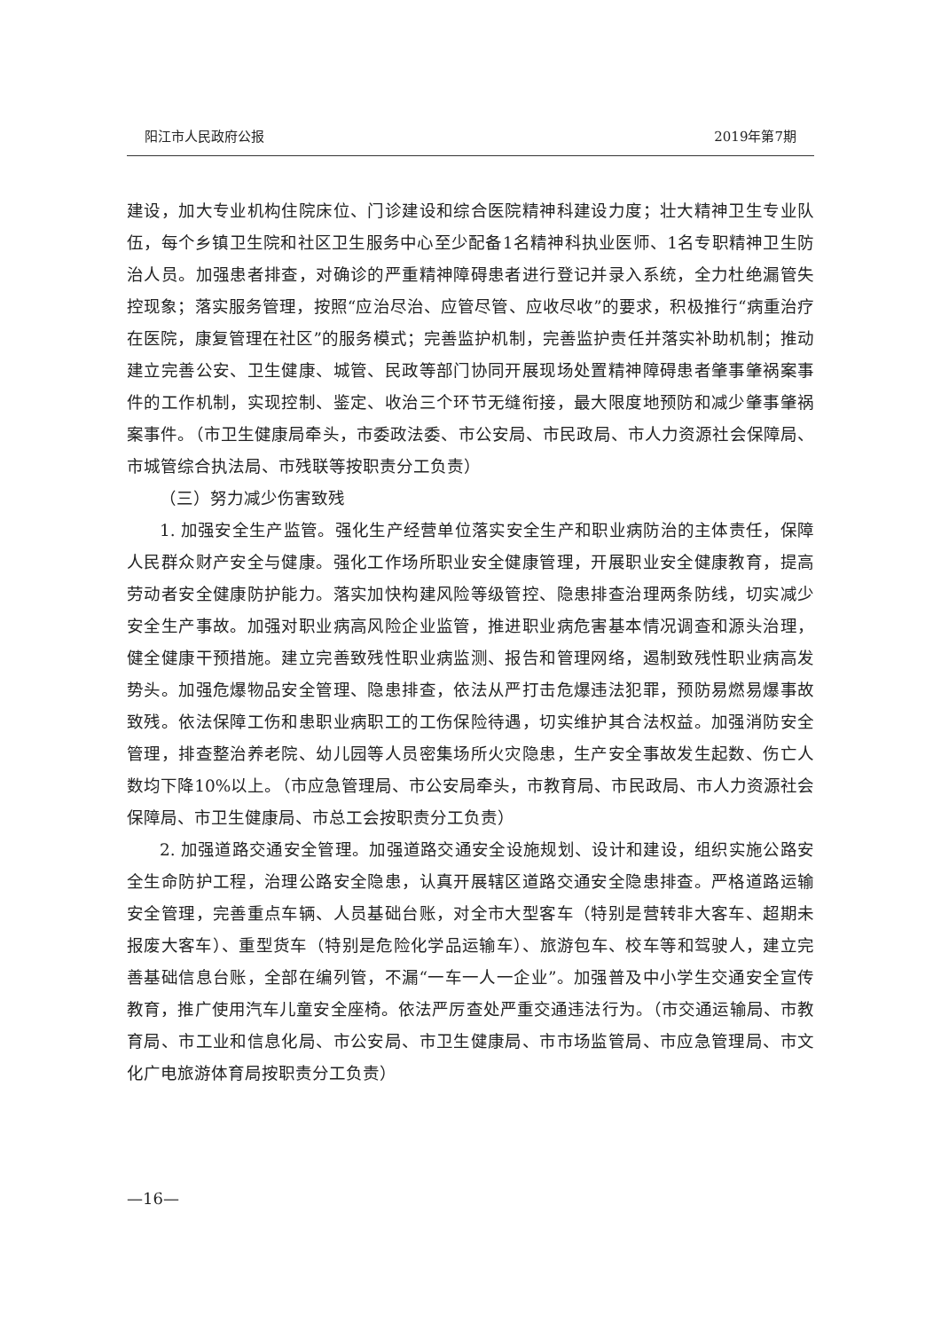阳江市人民政府公报 2019年第7期
建设，加大专业机构住院床位、门诊建设和综合医院精神科建设力度；壮大精神卫生专业队伍，每个乡镇卫生院和社区卫生服务中心至少配备1名精神科执业医师、1名专职精神卫生防治人员。加强患者排查，对确诊的严重精神障碍患者进行登记并录入系统，全力杜绝漏管失控现象；落实服务管理，按照“应治尽治、应管尽管、应收尽收”的要求，积极推行“病重治疗在医院，康复管理在社区”的服务模式；完善监护机制，完善监护责任并落实补助机制；推动建立完善公安、卫生健康、城管、民政等部门协同开展现场处置精神障碍患者肇事肇祸案事件的工作机制，实现控制、鉴定、收治三个环节无缝衔接，最大限度地预防和减少肇事肇祸案事件。（市卫生健康局牵头，市委政法委、市公安局、市民政局、市人力资源社会保障局、市城管综合执法局、市残联等按职责分工负责）
（三）努力减少伤害致残
1. 加强安全生产监管。强化生产经营单位落实安全生产和职业病防治的主体责任，保障人民群众财产安全与健康。强化工作场所职业安全健康管理，开展职业安全健康教育，提高劳动者安全健康防护能力。落实加快构建风险等级管控、隐患排查治理两条防线，切实减少安全生产事故。加强对职业病高风险企业监管，推进职业病危害基本情况调查和源头治理，健全健康干预措施。建立完善致残性职业病监测、报告和管理网络，遏制致残性职业病高发势头。加强危爆物品安全管理、隐患排查，依法从严打击危爆违法犯罪，预防易燃易爆事故致残。依法保障工伤和患职业病职工的工伤保险待遇，切实维护其合法权益。加强消防安全管理，排查整治养老院、幼儿园等人员密集场所火灾隐患，生产安全事故发生起数、伤亡人数均下降10%以上。（市应急管理局、市公安局牵头，市教育局、市民政局、市人力资源社会保障局、市卫生健康局、市总工会按职责分工负责）
2. 加强道路交通安全管理。加强道路交通安全设施规划、设计和建设，组织实施公路安全生命防护工程，治理公路安全隐患，认真开展辖区道路交通安全隐患排查。严格道路运输安全管理，完善重点车辆、人员基础台账，对全市大型客车（特别是营转非大客车、超期未报废大客车）、重型货车（特别是危险化学品运输车）、旅游包车、校车等和驾驶人，建立完善基础信息台账，全部在编列管，不漏“一车一人一企业”。加强普及中小学生交通安全宣传教育，推广使用汽车儿童安全座椅。依法严厉查处严重交通违法行为。（市交通运输局、市教育局、市工业和信息化局、市公安局、市卫生健康局、市市场监管局、市应急管理局、市文化广电旅游体育局按职责分工负责）
—16—